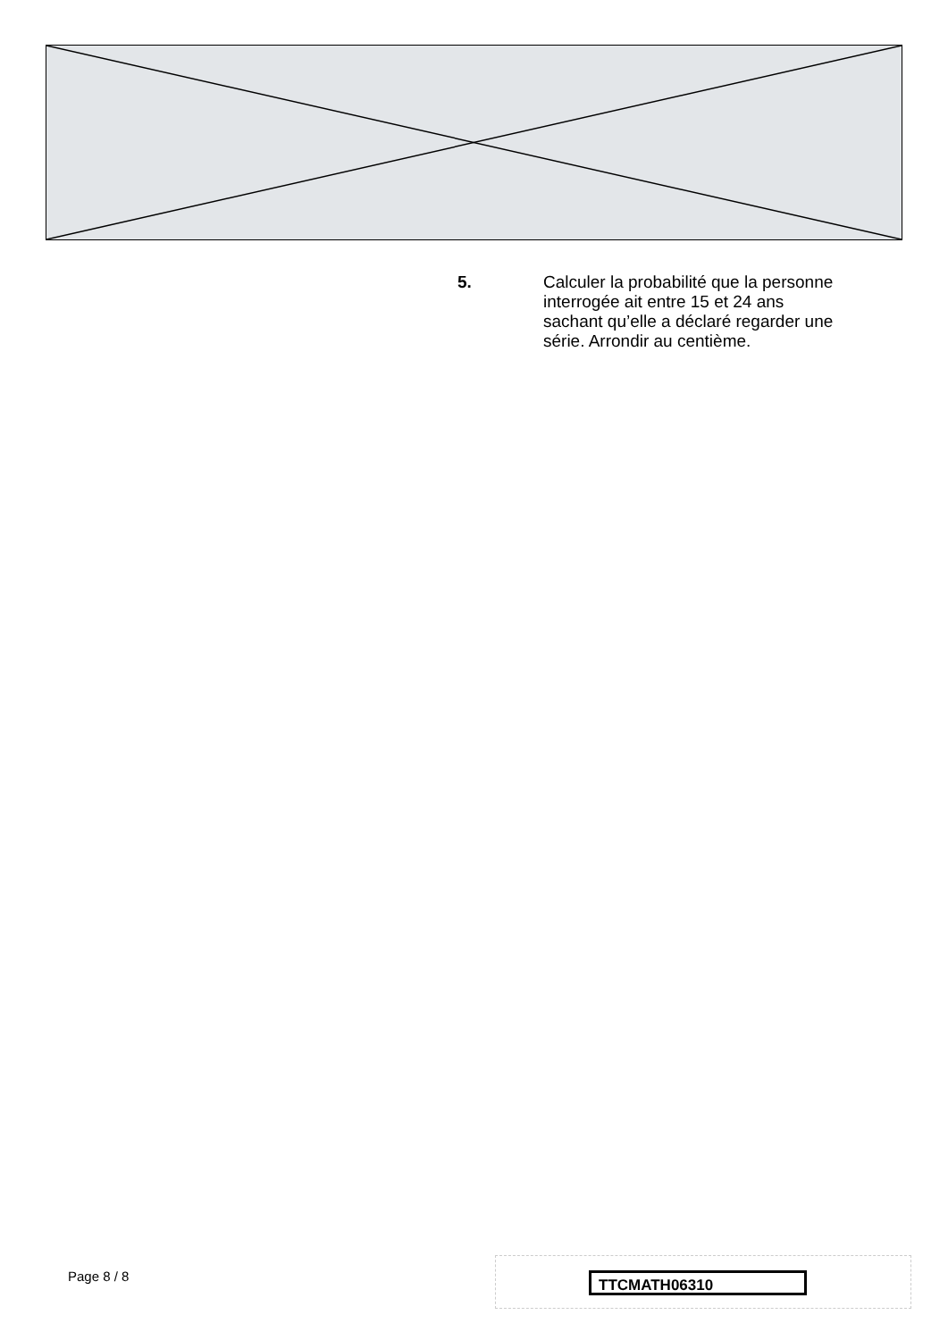5. Calculer la probabilité que la personne interrogée ait entre 15 et 24 ans sachant qu’elle a déclaré regarder une série. Arrondir au centième.
Page 8 / 8 TTCMATH06310